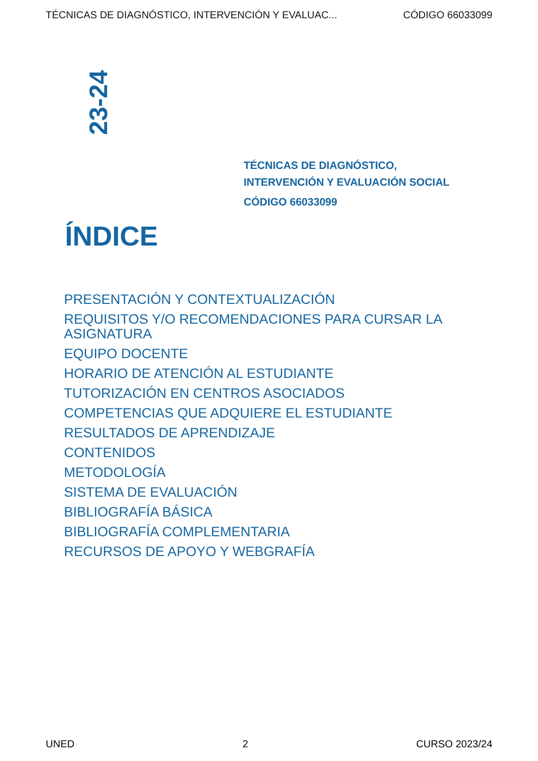TÉCNICAS DE DIAGNÓSTICO, INTERVENCIÓN Y EVALUAC... CÓDIGO 66033099
23-24
TÉCNICAS DE DIAGNÓSTICO,
INTERVENCIÓN Y EVALUACIÓN SOCIAL
CÓDIGO 66033099
ÍNDICE
PRESENTACIÓN Y CONTEXTUALIZACIÓN
REQUISITOS Y/O RECOMENDACIONES PARA CURSAR LA ASIGNATURA
EQUIPO DOCENTE
HORARIO DE ATENCIÓN AL ESTUDIANTE
TUTORIZACIÓN EN CENTROS ASOCIADOS
COMPETENCIAS QUE ADQUIERE EL ESTUDIANTE
RESULTADOS DE APRENDIZAJE
CONTENIDOS
METODOLOGÍA
SISTEMA DE EVALUACIÓN
BIBLIOGRAFÍA BÁSICA
BIBLIOGRAFÍA COMPLEMENTARIA
RECURSOS DE APOYO Y WEBGRAFÍA
UNED 2 CURSO 2023/24